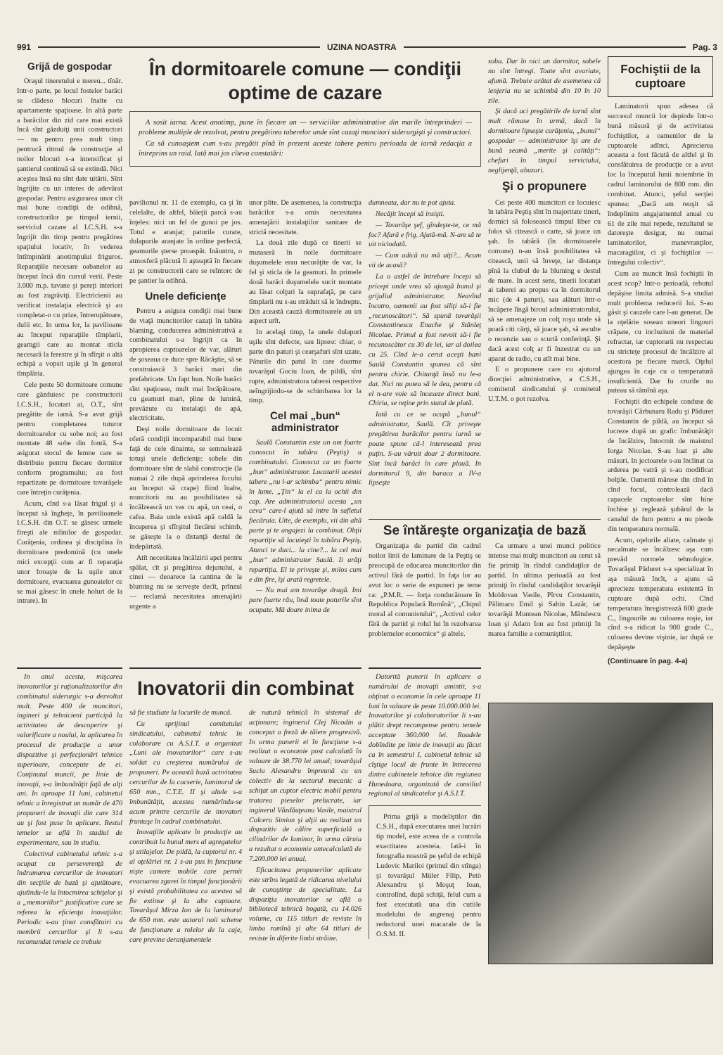991 UZINA NOASTRA Pag. 3
Grijă de gospodar
Oraşul tineretului e mereu... tînăr. Intr-o parte, pe locul fostelor barăci se clădeso blocuri înalte cu apartamente spaţioase. In altă parte a barăcilor din zid care mai există încă sînt găzduiţi unii constructori — nu pentru prea mult timp pentrucă ritmul de construcţie al noilor blocuri s-a intensificat şi şantierul continuă să se extindă. Nici aceştea însă nu sînt date uitării. Sînt îngrijite cu un interes de adevărat gospodar. Pentru asigurarea unor cît mai bune condiţii de odihnă, constructorilor pe timpul iernii, serviciul cazare al I.C.S.H. s-a îngrijit din timp pentru pregătirea spaţiului locativ, în vederea întîmpinării anotimpului friguros. Reparaţiile necesare oabanelor au început încă din cursul verii. Peste 3.000 m.p. tavane şi pereţi interiori au fost zugrăviţi. Electricienii au verificat instalaţia electrică şi au completat-o cu prize, întrerupătoare, dulii etc. In urma lor, la pavilioane au început reparaţiile tîmplarii, geamgii care au montat sticla necesară la ferestre şi în sfîrşit o altă echipă a vopsit uşile şi în general tîmplăria.
Cele peste 50 dormitoare comune care găzduiesc pe constructorii I.C.S.H., locatari ai, O.T., sînt pregătite de iarnă. S-a avut grijă pentru completarea tuturor dormitoarelor cu sobe noi; au fost montate 48 sobe din fontă. S-a asigurat stocul de lemne care se distribuie pentru fiecare dormitor conform programului; au fost repartizate pe dormitoare tovarăşele care întrețin curăţenia.
Acum, cînd s-a lăsat frigul şi a început să înghețe, în pavilioanele I.C.S.H. din O.T. se găsesc urmele fireşti ale mîinilor de gospodar. Curăţenia, ordinea şi disciplina în dormitoare predomină (cu unele mici excepţii cum ar fi reparaţia unor broaşte de la uşile unor dormitoare, evacuarea gunoaielor ce se mai găsesc în unele holuri de la intrare). In
În dormitoarele comune — condiţii
optime de cazare
A sosit iarna. Acest anotimp, pune în fiecare an — serviciilor administrative din marile întreprinderi — probleme multiple de rezolvat, pentru pregătirea taberelor unde sînt cazaţi muncitori siderurgişti şi constructori.
Ca să cunoaştem cum s-au pregătit pînă în prezent aceste tabere pentru perioada de iarnă redacţia a întreprins un raid. Iată mai jos cîteva constatări:
pavilionul nr. 11 de exemplu, ca şi în celelalte, de altfel, băieţii parcă s-au înţeles: nici un fel de gunoi pe jos. Totul e aranjat; paturile curate, dulapurile aranjate în ordine perfectă, geamurile şterse proaspăt. Inăuntru, o atmosferă plăcută îi aşteaptă în fiecare zi pe constructorii care se reîntorc de pe şantier la odihnă.
Unele deficienţe
Pentru a asigura condiţii mai bune de viaţă muncitorilor cazaţi în tabăra blaming, conducerea administrativă a combinatului s-a îngrijit ca în apropierea cuptoarelor de var, alături de şoseaua ce duce spre Răcăştie, să se construiască 3 barăci mari din prefabricate. Un fapt bun. Noile barăci sînt spaţioase, mult mai încăpătoare, cu geamuri mari, pline de lumină, prevăzute cu instalaţii de apă, electricitate.
Deşi noile dormitoare de locuit oferă condiţii incomparabil mai bune faţă de cele dinainte, se semnalează totuşi unele deficienţe: sobele din dormitoare sînt de slabă construcţie (la numai 2 zile după aprinderea focului au început să crape) fiind înalte, muncitorii nu au posibilitatea să încălzească un vas cu apă, un ceai, o cafea. Baia unde există apă caldă la începerea şi sfîrşitul fiecărui schimb, se găseşte la o distanţă destul de îndepărtată.
Atît necesitatea încălzirii apei pentru spălat, cît şi pregătirea dejunului, a cinei — deoarece la cantina de la bluming nu se serveşte decît, prînzul — reclamă necesitatea amenajării urgente a
unor plite. De asemenea, la construcţia barăcilor s-a omis necesitatea amenajării instalaţiilor sanitare de strictă necesitate.
La două zile după ce tinerii se mutaseră în noile dormitoare duşumelele erau necurăţite de var, la fel şi sticla de la geamuri. In primele două barăci duşumelele sucit montate au lăsat colţuri la suprafaţă, pe care tîmplarii nu s-au străduit să le îndrepte. Din această cauză dormitoarele au un aspect urît.
In acelaşi timp, la unele dulapuri uşile sînt defecte, sau lipsesc chiar, o parte din paturi şi cearşafuri sînt uzate. Păturile din patul în care doarme tovarăşul Gociu Ioan, de pildă, sînt rupte, administratora taberei respective neîngrijindu-se de schimbarea lor la timp.
Cel mai „bun“
administrator
Saulă Constantin este un om foarte cunoscut în tabăra (Peştiş) a combinatului. Cunoscut ca un foarte „bun“ administrator. Locatarii acestei tabere „nu l-ar schimba“ pentru nimic în lume. „Ţin“ la el ca la ochii din cap. Are administratorul acesta „un ceva“ care-l ajută să intre în sufletul fiecăruia. Uite, de exemplu, vii din altă parte şi te angajezi la combinat. Obţii repartiţie să locuieşti în tabăra Peştiş. Atunci te duci... la cine?... la cel mai „bun“ administrator Saulă. Ii arăţi repartiţia. El te priveşte şi, milos cum e din fire, îşi arată regretele.
— Nu mai am tovarăşe dragă. Imi pare foarte rău, însă toate paturile sînt ocupate. Mă doare inima de
dumneata, dar nu te pot ajuta.
Necăjit începi să insişti.
— Tovarăşe şef, gîndeşte-te, ce mă fac? Afară e frig. Ajută-mă. N-am să te uit niciodată.
— Cum adică nu mă uiţi?... Acum vii de acasă?
La o astfel de întrebare începi să pricepi unde vrea să ajungă bunul şi grijuliul administrator. Neavînd încotro, oamenii au fost siliţi să-i fie „recunoscători“. Să spună tovarăşii Constantinescu Enache şi Stănleţ Nicolae. Primul a fost nevoit să-i fie recunoscător cu 30 de lei, iar al doilea cu 25. Cînd le-a cerut aceşti bani Saulă Constantin spunea că sînt pentru chirie. Chitanţă însă nu le-a dat. Nici nu putea să le dea, pentru că el n-are voie să încaseze direct bani. Chiria, se reţine prin statul de plată.
Iată cu ce se ocupă „bunul“ administrator, Saulă. Cît priveşte pregătirea barăcilor pentru iarnă se poate spune că-l interesează prea puţin. S-au văruit doar 2 dormitoare. Sînt încă barăci în care plouă. In dormitorul 9, din baraca a IV-a lipseşte
soba. Dar în nici un dormitor, sobele nu sînt întregi. Toate sînt avariate, afumă. Trebuie arătat de asemenea că lenjeria nu se schimbă din 10 în 10 zile.
Şi dacă aci pregătirile de iarnă sînt mult rămase în urmă, dacă în dormitoare lipseşte curăţenia, „bunul“ gospodar — administrator îşi are de bună seamă „merite şi calităţi“: chefuri în timpul serviciului, neglijenţă, abuzuri.
Şi o propunere
Cei peste 400 muncitori ce locuiesc în tabăra Peştiş sînt în majoritate tineri, dornici să folosească timpul liber cu folos să citească o carte, să joace un şah. In tabără (în dormitoarele comune) n-au însă posibilitatea să citească, unii să înveţe, iar distanţa pînă la clubul de la bluming e destul de mare. In acest sens, tinerii locatari ai taberei au propus ca în dormitorul mic (de 4 paturi), sau alături într-o încăpere lîngă biroul administratorului, să se amenajeze un colţ roşu unde să poată citi cărţi, să joace şah, să asculte o recenzie sau o scurtă conferinţă. Şi dacă acest colţ ar fi înzestrat cu un aparat de radio, cu atît mai bine.
E o propunere care cu ajutorul direcţiei administrative, a C.S.H., comitetul sindicatului şi comitetul U.T.M. o pot rezolva.
Se întăreşte organizaţia de bază
Organizaţia de partid din cadrul noilor linii de laminare de la Peştiş se preocupă de educarea muncitorilor din activul fără de partid. In faţa lor au avut loc o serie de expuneri pe teme ca: „P.M.R. — forţa conducătoare în Republica Populară Romînă“, „Chipul moral al comunistului“, „Activul celor fără de partid şi rolul lui în rezolvarea problemelor economice“ şi altele.
Ca urmare a unei munci politice intense mai mulţi muncitori au cerut să fie primiţi în rîndul candidaţilor de partid. In ultima perioadă au fost primiţi în rîndul candidaţilor tovarăşii Moldovan Vasile, Pîrvu Constantin, Pălimaru Emil şi Sabin Lazăr, iar tovarăşii Muntean Nicolae, Mătulescu Ioan şi Adam Ion au fost primiţi în marea familie a comuniştilor.
Fochiştii de la cuptoare
Laminatorii spun adesea că succesul muncii lor depinde într-o bună măsură şi de activitatea fochiştilor, a oamenilor de la cuptoarele adînci. Aprecierea aceasta a fost făcută de altfel şi în consfătuirea de producţie ce a avut loc la începutul lunii noiembrie în cadrul laminorului de 800 mm. din combinat. Atunci, şeful secţiei spunea: „Dacă am reuşit să îndeplinim angajamentul anual cu 61 de zile mai repede, rezultatul se datoreşte desigur, nu numai laminatorilor, manevranţilor, macaragiilor, ci şi fochiştilor — întregului colectiv“.
Cum au muncit însă fochiştii în acest scop? Intr-o perioadă, rebutul depăşise limita admisă. S-a studiat mult problema reducerii lui. S-au găsit şi cauzele care l-au generat. De la oţelărie soseau uneori lingouri crăpate, cu incluziuni de materiał refractar, iar cuptorarii nu respectau cu stricteţe procesul de încălzire al acestora pe fiecare marcă. Oţelul ajungea în caje cu o temperatură insuficientă. Dar fu crurile nu puteau să rămînă aşa.
Fochiştii din echipele conduse de tovarăşii Cărbunaru Radu şi Păduret Constantin de pildă, au început să lucreze după un grafic îmbunătăţit de încălzire, întocmit de maistrul Iorga Nicolae. S-au luat şi alte măsuri. In jectoarele s-au înclinat ca arderea pe vatră şi s-au modificat bolţile. Oamenii mărese din cînd în cînd focul, controlează dacă capacele cuptoarelor sînt bine închise şi reglează şubărul de la canalul de fum pentru a nu pierde din temperatura normală.
Acum, oţelurile aliate, calmate şi necalmate se încălzesc aşa cum prevăd normele tehnologice. Tovarăşul Păduret s-a specializat în aşa măsură încît, a ajuns să aprecieze temperatura existentă în cuptoare după ochi. Cînd temperatura înregistrează 800 grade C., lingourile au culoarea roşie, iar cînd s-a ridicat la 900 grade C., culoarea devine vişinie, iar după ce depăşeşte
(Continuare în pag. 4-a)
In anul acesta, mişcarea inovatorilor şi raţionalizatorilor din combinatul siderurgic s-a dezvoltat mult. Peste 400 de muncitori, ingineri şi tehnicieni participă la activitatea de descoperire şi valorificare a noului, la aplicarea în procesul de producţie a unor dispozitive şi perfecţionări tehnice superioare, concepute de ei. Conţinutul muncii, pe linie de inovaţii, s-a îmbunătăţit faţă de alţi ani. In aproape 11 luni, cabinetul tehnic a înregistrat un număr de 470 propuneri de inovaţii din care 314 au şi fost puse în aplicare. Restul temelor se află în stadiul de experimentare, sau în studiu.
Colectivul cabinetului tehnic s-a ocupat cu perseverenţă de îndrumarea cercurilor de inovatori din secţiile de bază şi ajutătoare, ajutîndu-le la întocmirea schiţelor şi a „memoriilor“ justificative care se referea la eficienţa inovaţiilor. Periodic s-au ţinut consfătuiri cu membrii cercurilor şi li s-au recomandat temele ce trebuie
Inovatorii din combinat
să fie studiate la locurile de muncă.
Cu sprijinul comitetului sindicatului, cabinetul tehnic în colaborare cu A.S.I.T. a organizat „Luni ale inovatorilor“ care s-au soldat cu creşterea numărului de propuneri. Pe această bază activitatea cercurilor de la cocserie, laminorul de 650 mm., C.T.E. II şi altele s-a îmbunătăţit, acestea numărîndu-se acum printre cercurile de inovatori fruntaşe în cadrul combinatului.
Inovaţiile aplicate în producţie au contribuit la bunul mers al agregatelor şi utilajelor. De pildă, la cuptorul nr. 4 al oţelăriei nr. 1 s-au pus în funcţiune nişte camere mobile care permit evacuarea zgurei în timpul funcţionării şi există probabilitatea ca acestea să fie extinse şi la alte cuptoare. Tovarăşul Mirza Ion de la laminorul de 650 mm. este autorul noii scheme de funcţionare a rolelor de la caje, care previne deranjamentele
de natură tehnică în sistemul de acţionare; inginerul Clej Nicodin a conceput o freză de tăiere progresivă. In urma punerii ei în funcţiune s-a realizat o economie post calculată în valoare de 38.770 lei anual; tovarăşul Suciu Alexandru împreună cu un colectiv de la sectorul mecanic a schiţat un cuptor electric mobil pentru tratarea pieselor prelucrate, iar inginerul Văzdăuţeanu Vasile, maistrul Colceru Simion şi alţii au realizat un dispozitiv de călire superficială a cilindrilor de laminor, în urma căruia a rezultat o economie antecalculată de 7.200.000 lei anual.
Eficacitatea propunerilor aplicate este strîns legată de ridicarea nivelului de cunoştinţe de specialitate. La dispoziţia inovatorilor se află o bibliotecă tehnică bogată, cu 14.026 volume, cu 115 titluri de reviste în limba romînă şi alte 64 titluri de reviste în diferite limbi străine.
Datorită punerii în aplicare a numărului de inovaţii amintit, s-a obţinut o economie în cele aproape 11 luni în valoare de peste 10.000.000 lei. Inovatorilor şi colaboratorilor li s-au plătit drept recompense pentru temele acceptate 360.000 lei. Roadele dobîndite pe linie de inovaţii au făcut ca în semestrul I, cabinetul tehnic să cîştige locul de frunte în întrecerea dintre cabinetele tehnice din regiunea Hunedoara, organizată de consiliul regional al sindicatelor şi A.S.I.T.
Prima grijă a modeliştilor din C.S.H., după executarea unei lucrări tip model, este aceea de a controla exactitatea acesteia. Iată-i în fotografia noastră pe şeful de echipă Ludovic Mariloi (primul din stînga) şi tovarăşul Müler Filip, Petö Alexandru şi Moşuţ Ioan, controlînd, după schiţă, felul cum a fost executată una din cutiile modelului de angrenaj pentru reductorul unei macarale de la O.S.M. II.